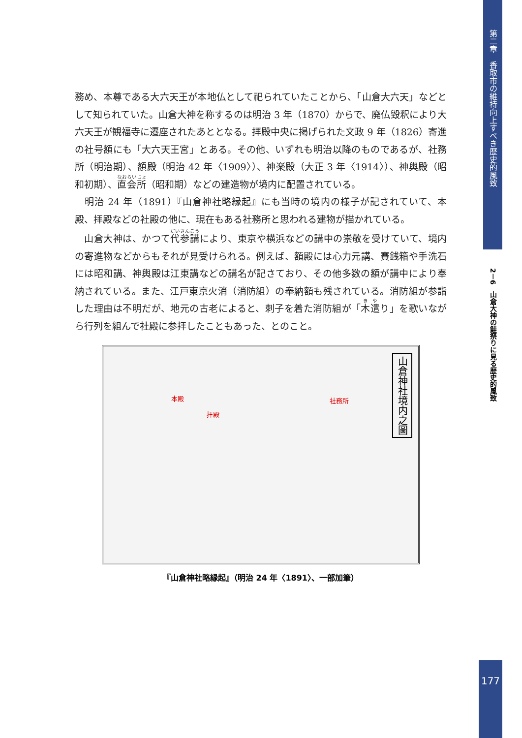第二章　香取市の維持向上すべき歴史的風致
2－6　山倉大神の鮭祭りに見る歴史的風致
務め、本尊である大六天王が本地仏として祀られていたことから、「山倉大六天」などとして知られていた。山倉大神を称するのは明治 3 年（1870）からで、廃仏毀釈により大六天王が観福寺に遷座されたあととなる。拝殿中央に掲げられた文政 9 年（1826）寄進の社号額にも「大六天王宮」とある。その他、いずれも明治以降のものであるが、社務所（明治期）、額殿（明治 42 年〈1909〉）、神楽殿（大正 3 年〈1914〉）、神輿殿（昭和初期）、直会所（昭和期）などの建造物が境内に配置されている。
　明治 24 年（1891）『山倉神社略縁起』にも当時の境内の様子が記されていて、本殿、拝殿などの社殿の他に、現在もある社務所と思われる建物が描かれている。
　山倉大神は、かつて代参講により、東京や横浜などの講中の崇敬を受けていて、境内の寄進物などからもそれが見受けられる。例えば、額殿には心力元講、賽銭箱や手洗石には昭和講、神輿殿は江東講などの講名が記さており、その他多数の額が講中により奉納されている。また、江戸東京火消（消防組）の奉納額も残されている。消防組が参詣した理由は不明だが、地元の古老によると、刺子を着た消防組が「木遣り」を歌いながら行列を組んで社殿に参拝したこともあった、とのこと。
本殿
拝殿
社務所
山倉神社境内之圖
『山倉神社略縁起』（明治 24 年〈1891〉、一部加筆）
177